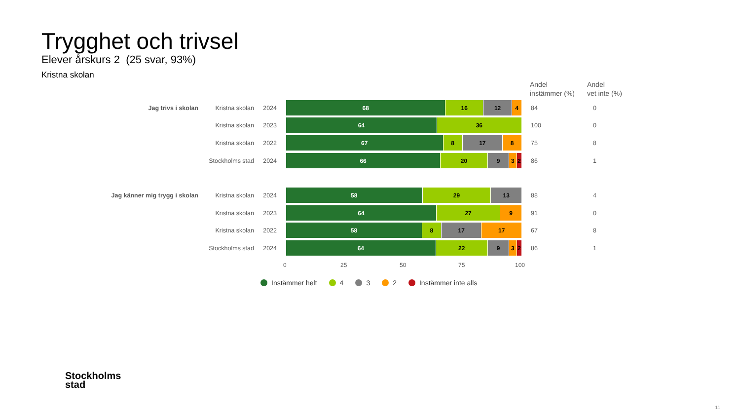Trygghet och trivsel
Elever årskurs 2 (25 svar, 93%)
Kristna skolan
Andel
instämmer (%)
Andel
vet inte (%)
Jag trivs i skolan Kristna skolan 2024
68 16 12 4
84 0
Kristna skolan 2023
64 36
100 0
Kristna skolan 2022
67 8 17 8
75 8
Stockholms stad 2024
66 20 9 3 2
86 1
Jag känner mig trygg i skolan Kristna skolan 2024
58 29 13
88 4
Kristna skolan 2023
64 27 9
91 0
Kristna skolan 2022
58 8 17 17
67 8
Stockholms stad 2024
64 22 9 3 2
86 1
0 25 50 75 100
Instämmer helt 4 3 2 Instämmer inte alls
Stockholms
stad
11